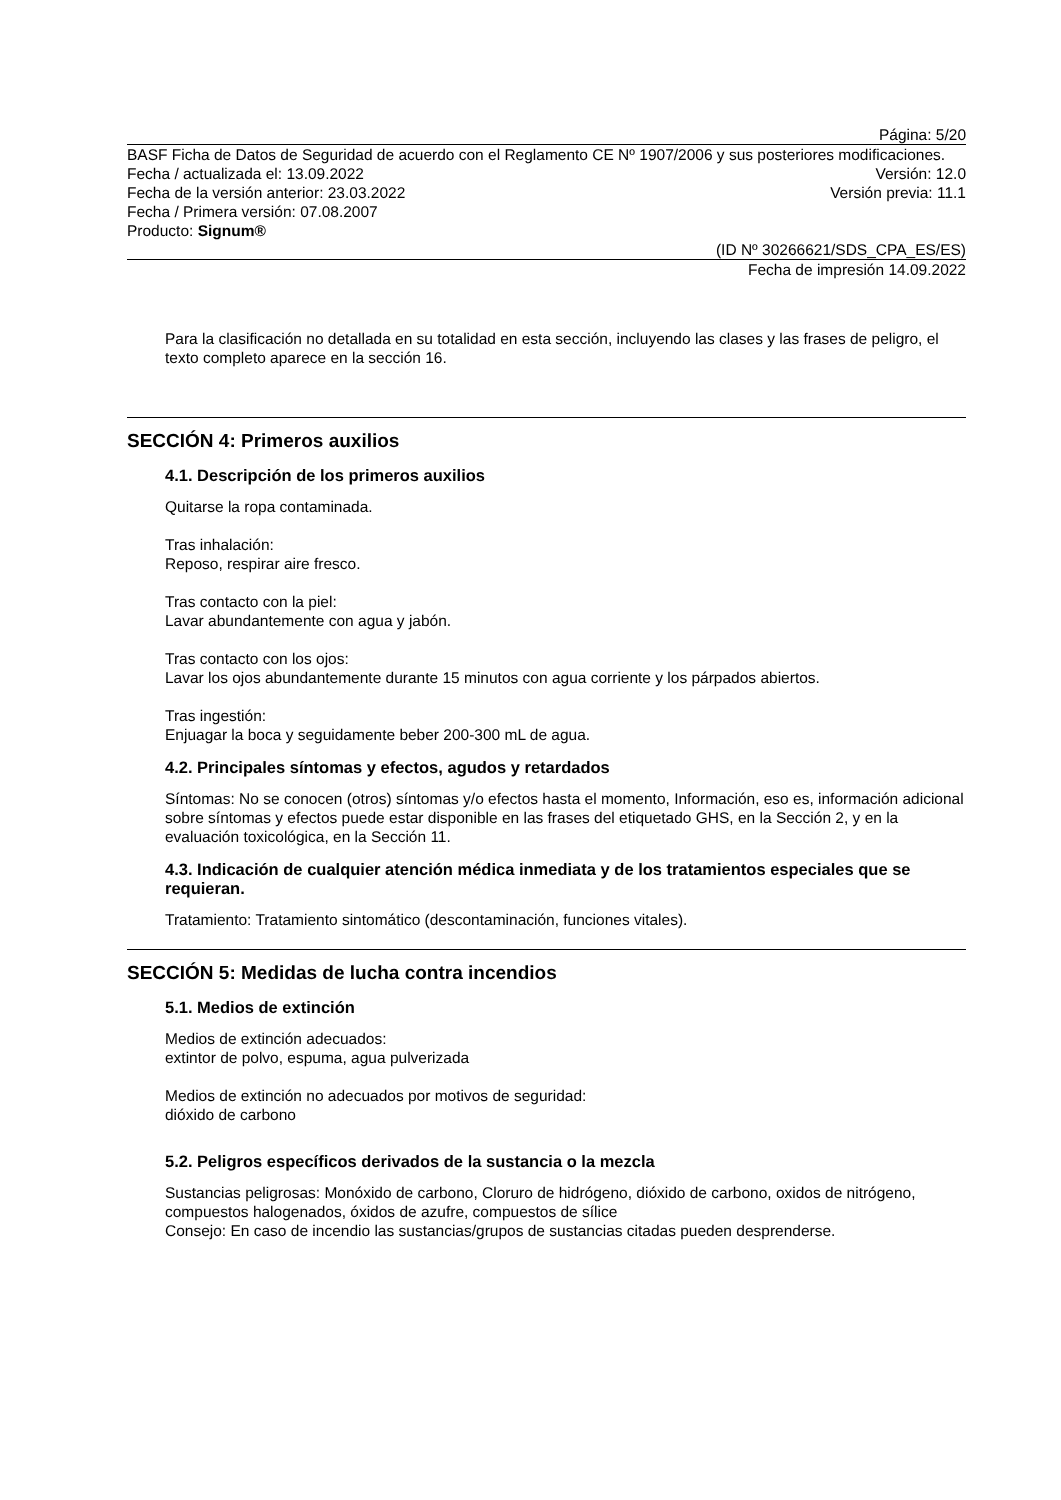Página: 5/20
BASF Ficha de Datos de Seguridad de acuerdo con el Reglamento CE Nº 1907/2006 y sus posteriores modificaciones.
Fecha / actualizada el: 13.09.2022
Versión: 12.0
Fecha de la versión anterior: 23.03.2022
Versión previa: 11.1
Fecha / Primera versión: 07.08.2007
Producto: Signum®
(ID Nº 30266621/SDS_CPA_ES/ES)
Fecha de impresión 14.09.2022
Para la clasificación no detallada en su totalidad en esta sección, incluyendo las clases y las frases de peligro, el texto completo aparece en la sección 16.
SECCIÓN 4: Primeros auxilios
4.1. Descripción de los primeros auxilios
Quitarse la ropa contaminada.
Tras inhalación:
Reposo, respirar aire fresco.
Tras contacto con la piel:
Lavar abundantemente con agua y jabón.
Tras contacto con los ojos:
Lavar los ojos abundantemente durante 15 minutos con agua corriente y los párpados abiertos.
Tras ingestión:
Enjuagar la boca y seguidamente beber 200-300 mL de agua.
4.2. Principales síntomas y efectos, agudos y retardados
Síntomas: No se conocen (otros) síntomas y/o efectos hasta el momento, Información, eso es, información adicional sobre síntomas y efectos puede estar disponible en las frases del etiquetado GHS, en la Sección 2, y en la evaluación toxicológica, en la Sección 11.
4.3. Indicación de cualquier atención médica inmediata y de los tratamientos especiales que se requieran.
Tratamiento: Tratamiento sintomático (descontaminación, funciones vitales).
SECCIÓN 5: Medidas de lucha contra incendios
5.1. Medios de extinción
Medios de extinción adecuados:
extintor de polvo, espuma, agua pulverizada
Medios de extinción no adecuados por motivos de seguridad:
dióxido de carbono
5.2. Peligros específicos derivados de la sustancia o la mezcla
Sustancias peligrosas: Monóxido de carbono, Cloruro de hidrógeno, dióxido de carbono, oxidos de nitrógeno, compuestos halogenados, óxidos de azufre, compuestos de sílice
Consejo: En caso de incendio las sustancias/grupos de sustancias citadas pueden desprenderse.